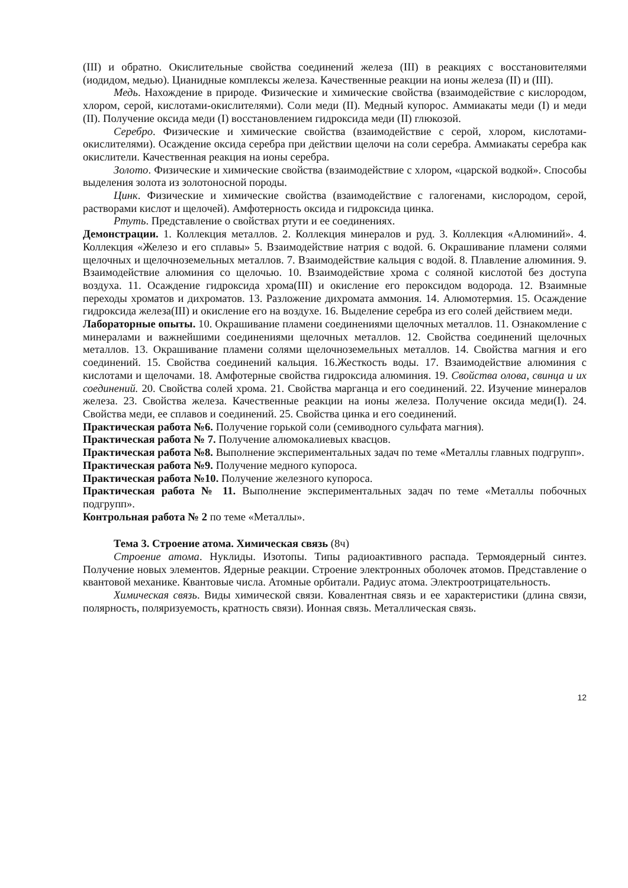(III) и обратно. Окислительные свойства соединений железа (III) в реакциях с восстановителями (иодидом, медью). Цианидные комплексы железа. Качественные реакции на ионы железа (II) и (III).
Медь. Нахождение в природе. Физические и химические свойства (взаимодействие с кислородом, хлором, серой, кислотами-окислителями). Соли меди (II). Медный купорос. Аммиакаты меди (I) и меди (II). Получение оксида меди (I) восстановлением гидроксида меди (II) глюкозой.
Серебро. Физические и химические свойства (взаимодействие с серой, хлором, кислотами-окислителями). Осаждение оксида серебра при действии щелочи на соли серебра. Аммиакаты серебра как окислители. Качественная реакция на ионы серебра.
Золото. Физические и химические свойства (взаимодействие с хлором, «царской водкой». Способы выделения золота из золотоносной породы.
Цинк. Физические и химические свойства (взаимодействие с галогенами, кислородом, серой, растворами кислот и щелочей). Амфотерность оксида и гидроксида цинка.
Ртуть. Представление о свойствах ртути и ее соединениях.
Демонстрации. 1. Коллекция металлов. 2. Коллекция минералов и руд. 3. Коллекция «Алюминий». 4. Коллекция «Железо и его сплавы» 5. Взаимодействие натрия с водой. 6. Окрашивание пламени солями щелочных и щелочноземельных металлов. 7. Взаимодействие кальция с водой. 8. Плавление алюминия. 9. Взаимодействие алюминия со щелочью. 10. Взаимодействие хрома с соляной кислотой без доступа воздуха. 11. Осаждение гидроксида хрома(III) и окисление его пероксидом водорода. 12. Взаимные переходы хроматов и дихроматов. 13. Разложение дихромата аммония. 14. Алюмотермия. 15. Осаждение гидроксида железа(III) и окисление его на воздухе. 16. Выделение серебра из его солей действием меди.
Лабораторные опыты. 10. Окрашивание пламени соединениями щелочных металлов. 11. Ознакомление с минералами и важнейшими соединениями щелочных металлов. 12. Свойства соединений щелочных металлов. 13. Окрашивание пламени солями щелочноземельных металлов. 14. Свойства магния и его соединений. 15. Свойства соединений кальция. 16.Жесткость воды. 17. Взаимодействие алюминия с кислотами и щелочами. 18. Амфотерные свойства гидроксида алюминия. 19. Свойства олова, свинца и их соединений. 20. Свойства солей хрома. 21. Свойства марганца и его соединений. 22. Изучение минералов железа. 23. Свойства железа. Качественные реакции на ионы железа. Получение оксида меди(I). 24. Свойства меди, ее сплавов и соединений. 25. Свойства цинка и его соединений.
Практическая работа №6. Получение горькой соли (семиводного сульфата магния).
Практическая работа № 7. Получение алюмокалиевых квасцов.
Практическая работа №8. Выполнение экспериментальных задач по теме «Металлы главных подгрупп».
Практическая работа №9. Получение медного купороса.
Практическая работа №10. Получение железного купороса.
Практическая работа № 11. Выполнение экспериментальных задач по теме «Металлы побочных подгрупп».
Контрольная работа № 2 по теме «Металлы».
Тема 3. Строение атома. Химическая связь (8ч)
Строение атома. Нуклиды. Изотопы. Типы радиоактивного распада. Термоядерный синтез. Получение новых элементов. Ядерные реакции. Строение электронных оболочек атомов. Представление о квантовой механике. Квантовые числа. Атомные орбитали. Радиус атома. Электроотрицательность.
Химическая связь. Виды химической связи. Ковалентная связь и ее характеристики (длина связи, полярность, поляризуемость, кратность связи). Ионная связь. Металлическая связь.
12